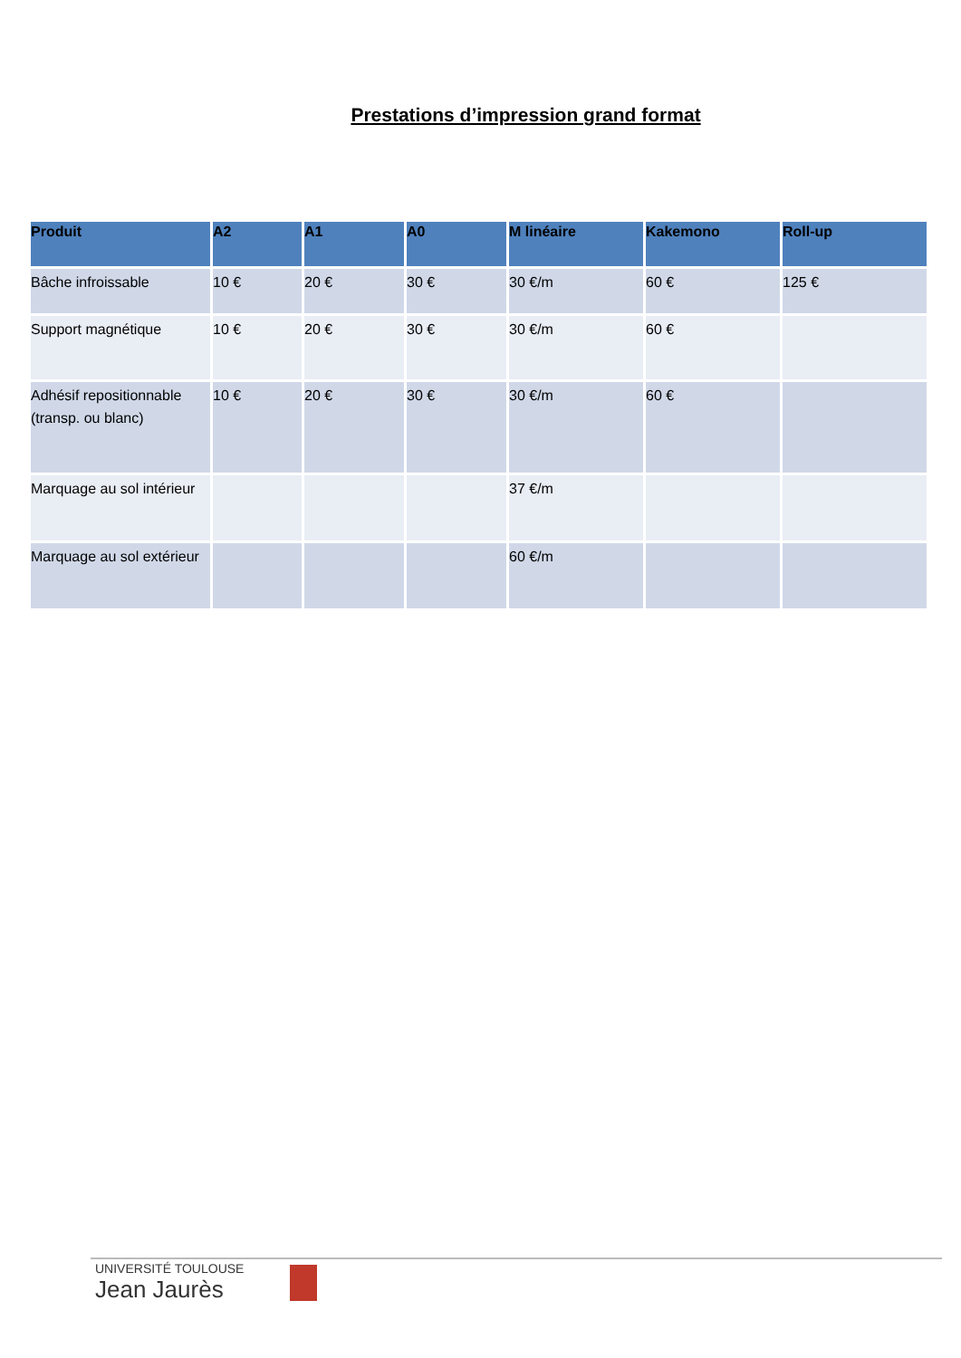Prestations d’impression grand format
| Produit | A2 | A1 | A0 | M linéaire | Kakemono | Roll-up |
| --- | --- | --- | --- | --- | --- | --- |
| Bâche infroissable | 10 € | 20 € | 30 € | 30 €/m | 60 € | 125 € |
| Support magnétique | 10 € | 20 € | 30 € | 30 €/m | 60 € | |
| Adhésif repositionnable (transp. ou blanc) | 10 € | 20 € | 30 € | 30 €/m | 60 € | |
| Marquage au sol intérieur | | | | 37 €/m | | |
| Marquage au sol extérieur | | | | 60 €/m | | |
UNIVERSITÉ TOULOUSE
Jean Jaurès